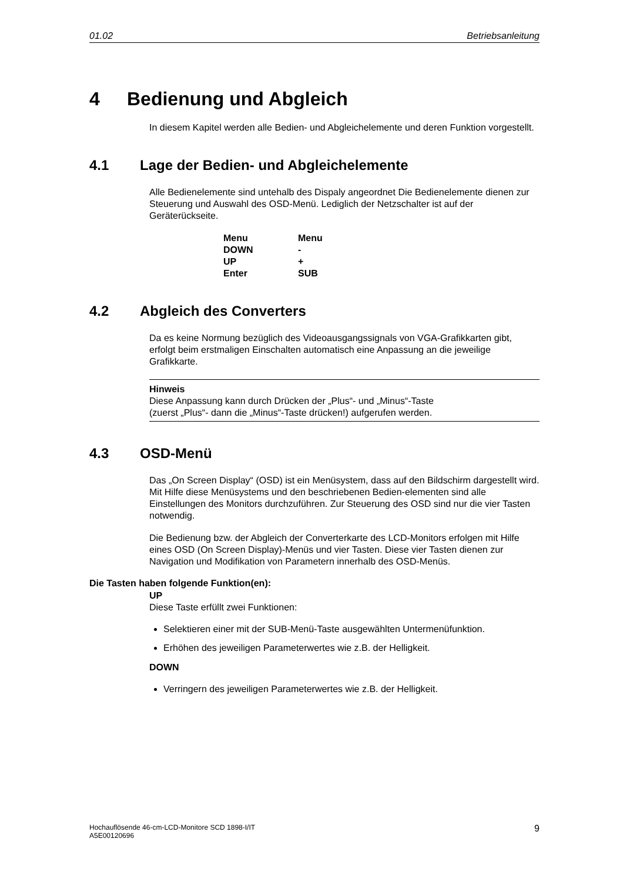01.02 Betriebsanleitung
4 Bedienung und Abgleich
In diesem Kapitel werden alle Bedien- und Abgleichelemente und deren Funktion vorgestellt.
4.1 Lage der Bedien- und Abgleichelemente
Alle Bedienelemente sind untehalb des Dispaly angeordnet Die Bedienelemente dienen zur Steuerung und Auswahl des OSD-Menü. Lediglich der Netzschalter ist auf der Geräterückseite.
| Menu | Menu |
| DOWN | - |
| UP | + |
| Enter | SUB |
4.2 Abgleich des Converters
Da es keine Normung bezüglich des Videoausgangssignals von VGA-Grafikkarten gibt, erfolgt beim erstmaligen Einschalten automatisch eine Anpassung an die jeweilige Grafikkarte.
Hinweis
Diese Anpassung kann durch Drücken der „Plus“- und „Minus“-Taste
(zuerst „Plus“- dann die „Minus“-Taste drücken!) aufgerufen werden.
4.3 OSD-Menü
Das „On Screen Display“ (OSD) ist ein Menüsystem, dass auf den Bildschirm dargestellt wird. Mit Hilfe diese Menüsystems und den beschriebenen Bedien-elementen sind alle Einstellungen des Monitors durchzuführen. Zur Steuerung des OSD sind nur die vier Tasten notwendig.
Die Bedienung bzw. der Abgleich der Converterkarte des LCD-Monitors erfolgen mit Hilfe eines OSD (On Screen Display)-Menüs und vier Tasten. Diese vier Tasten dienen zur Navigation und Modifikation von Parametern innerhalb des OSD-Menüs.
Die Tasten haben folgende Funktion(en):
UP
Diese Taste erfüllt zwei Funktionen:
Selektieren einer mit der SUB-Menü-Taste ausgewählten Untermenüfunktion.
Erhöhen des jeweiligen Parameterwertes wie z.B. der Helligkeit.
DOWN
Verringern des jeweiligen Parameterwertes wie z.B. der Helligkeit.
Hochauflösende 46-cm-LCD-Monitore SCD 1898-I/IT
A5E00120696 9